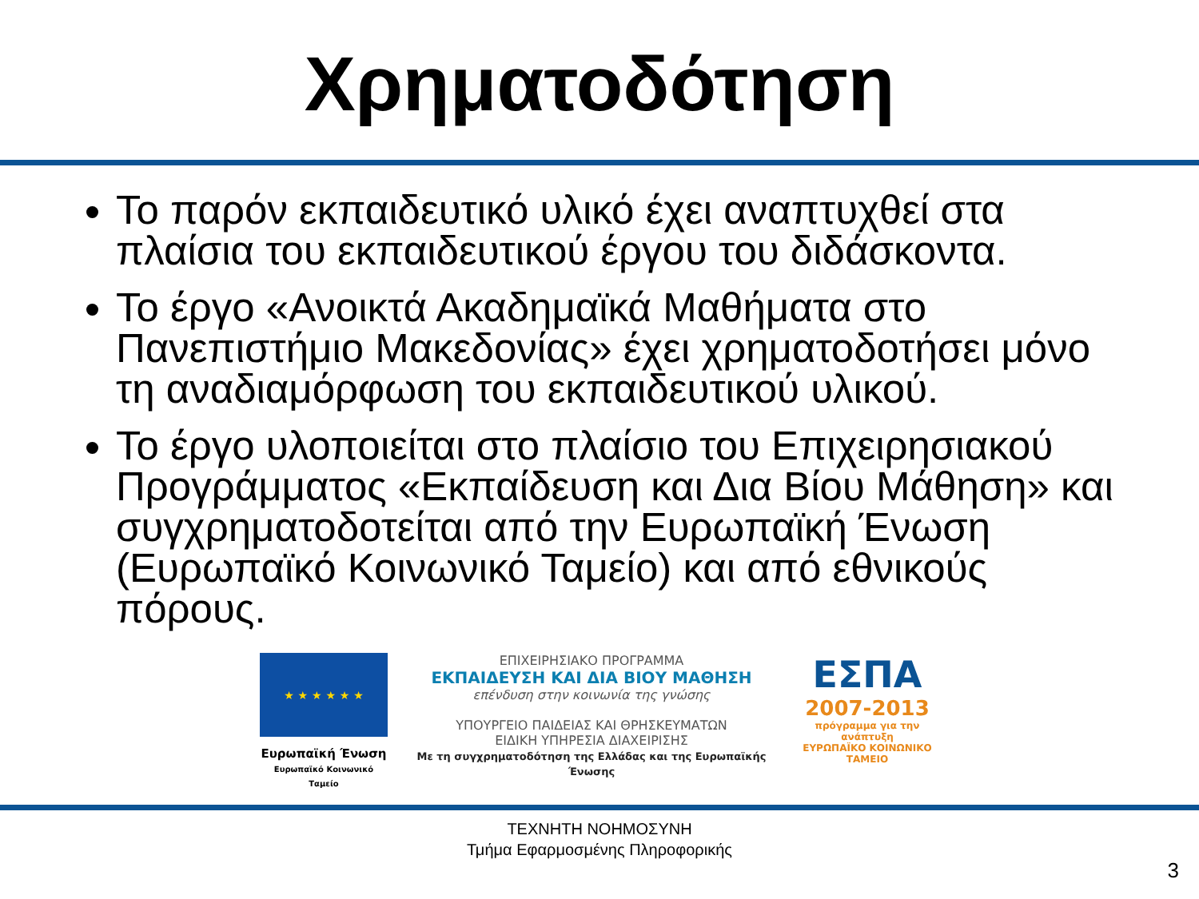Χρηματοδότηση
Το παρόν εκπαιδευτικό υλικό έχει αναπτυχθεί στα πλαίσια του εκπαιδευτικού έργου του διδάσκοντα.
Το έργο «Ανοικτά Ακαδημαϊκά Μαθήματα στο Πανεπιστήμιο Μακεδονίας» έχει χρηματοδοτήσει μόνο τη αναδιαμόρφωση του εκπαιδευτικού υλικού.
Το έργο υλοποιείται στο πλαίσιο του Επιχειρησιακού Προγράμματος «Εκπαίδευση και Δια Βίου Μάθηση» και συγχρηματοδοτείται από την Ευρωπαϊκή Ένωση (Ευρωπαϊκό Κοινωνικό Ταμείο) και από εθνικούς πόρους.
★ ★ ★ ★ ★ ★
Ευρωπαϊκή Ένωση
Ευρωπαϊκό Κοινωνικό Ταμείο
ΕΠΙΧΕΙΡΗΣΙΑΚΟ ΠΡΟΓΡΑΜΜΑ
ΕΚΠΑΙΔΕΥΣΗ ΚΑΙ ΔΙΑ ΒΙΟΥ ΜΑΘΗΣΗ
επένδυση στην κοινωνία της γνώσης
ΥΠΟΥΡΓΕΙΟ ΠΑΙΔΕΙΑΣ ΚΑΙ ΘΡΗΣΚΕΥΜΑΤΩΝ
ΕΙΔΙΚΗ ΥΠΗΡΕΣΙΑ ΔΙΑΧΕΙΡΙΣΗΣ
Με τη συγχρηματοδότηση της Ελλάδας και της Ευρωπαϊκής Ένωσης
ΕΣΠΑ
2007-2013
πρόγραμμα για την ανάπτυξη
ΕΥΡΩΠΑΪΚΟ ΚΟΙΝΩΝΙΚΟ ΤΑΜΕΙΟ
ΤΕΧΝΗΤΗ ΝΟΗΜΟΣΥΝΗ
Τμήμα Εφαρμοσμένης Πληροφορικής
3